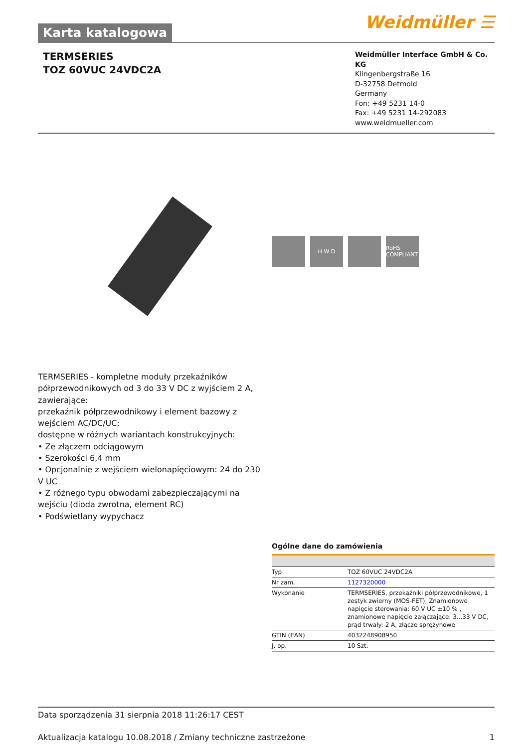Karta katalogowa
Weidmüller ☰
TERMSERIES
TOZ 60VUC 24VDC2A
Weidmüller Interface GmbH & Co. KG
Klingenbergstraße 16
D-32758 Detmold
Germany
Fon: +49 5231 14-0
Fax: +49 5231 14-292083
www.weidmueller.com
H W D RoHS COMPLIANT
TERMSERIES - kompletne moduły przekaźników półprzewodnikowych od 3 do 33 V DC z wyjściem 2 A, zawierające:
przekaźnik półprzewodnikowy i element bazowy z wejściem AC/DC/UC;
dostępne w różnych wariantach konstrukcyjnych:
• Ze złączem odciągowym
• Szerokości 6,4 mm
• Opcjonalnie z wejściem wielonapięciowym: 24 do 230 V UC
• Z różnego typu obwodami zabezpieczającymi na wejściu (dioda zwrotna, element RC)
• Podświetlany wypychacz
Ogólne dane do zamówienia
| Typ | TOZ 60VUC 24VDC2A |
| Nr zam. | 1127320000 |
| Wykonanie | TERMSERIES, przekaźniki półprzewodnikowe, 1 zestyk zwierny (MOS-FET), Znamionowe napięcie sterowania: 60 V UC ±10 % , znamionowe napięcie załączające: 3...33 V DC, prąd trwały: 2 A, złącze sprężynowe |
| GTIN (EAN) | 4032248908950 |
| J. op. | 10 Szt. |
Data sporządzenia 31 sierpnia 2018 11:26:17 CEST
Aktualizacja katalogu 10.08.2018 / Zmiany techniczne zastrzeżone 1